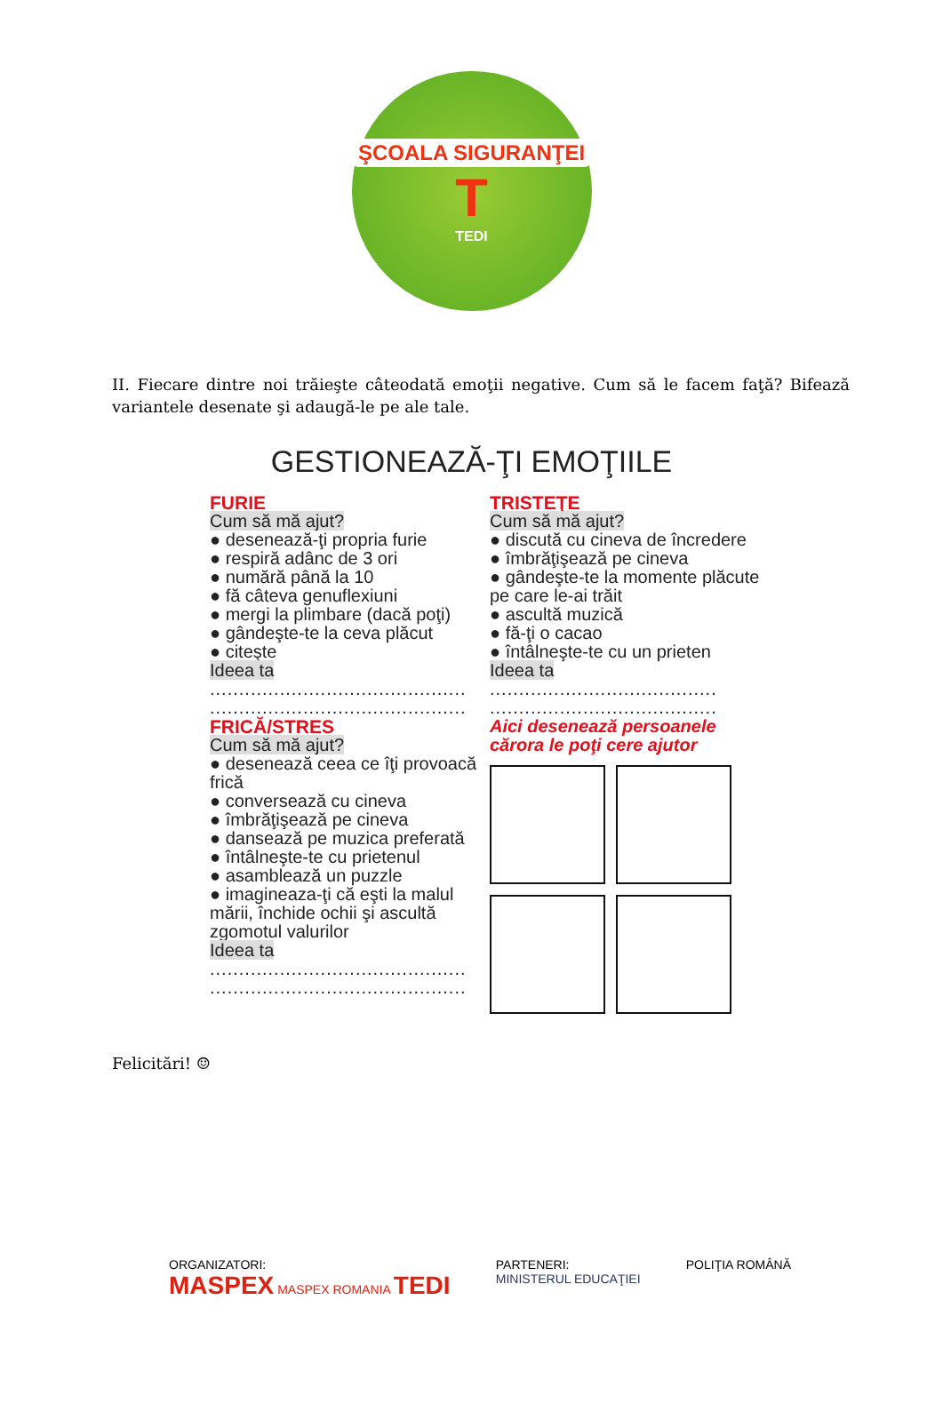ŞCOALA SIGURANŢEI
T
TEDI
II. Fiecare dintre noi trăieşte câteodată emoţii negative. Cum să le facem faţă? Bifează variantele desenate şi adaugă-le pe ale tale.
GESTIONEAZĂ-ŢI EMOŢIILE
FURIE
Cum să mă ajut?
● desenează-ţi propria furie
● respiră adânc de 3 ori
● numără până la 10
● fă câteva genuflexiuni
● mergi la plimbare (dacă poţi)
● gândeşte-te la ceva plăcut
● citeşte
Ideea ta
............................................
............................................
TRISTEŢE
Cum să mă ajut?
● discută cu cineva de încredere
● îmbrăţişează pe cineva
● gândeşte-te la momente plăcute pe care le-ai trăit
● ascultă muzică
● fă-ţi o cacao
● întâlneşte-te cu un prieten
Ideea ta
.......................................
.......................................
FRICĂ/STRES
Cum să mă ajut?
● desenează ceea ce îţi provoacă frică
● conversează cu cineva
● îmbrăţişează pe cineva
● dansează pe muzica preferată
● întâlneşte-te cu prietenul
● asamblează un puzzle
● imagineaza-ţi că eşti la malul mării, închide ochii şi ascultă zgomotul valurilor
Ideea ta
............................................
............................................
Aici desenează persoanele cărora le poţi cere ajutor
Felicitări! ☺
ORGANIZATORI:
MASPEX MASPEX ROMANIA TEDI
PARTENERI:
MINISTERUL EDUCAŢIEI
POLIŢIA ROMÂNĂ